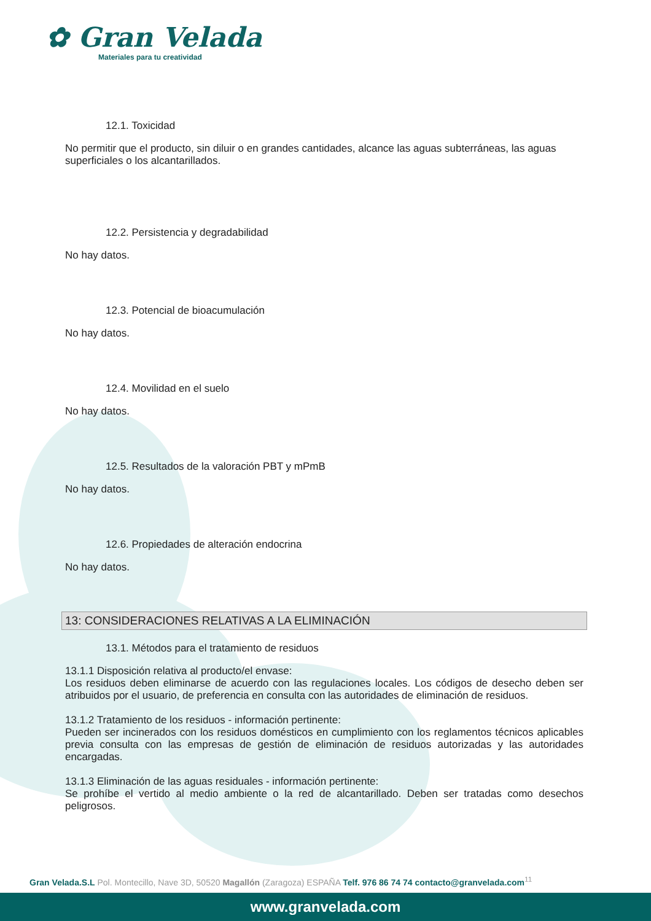✿ Gran Velada
Materiales para tu creatividad
12.1. Toxicidad
No permitir que el producto, sin diluir o en grandes cantidades, alcance las aguas subterráneas, las aguas superficiales o los alcantarillados.
12.2. Persistencia y degradabilidad
No hay datos.
12.3. Potencial de bioacumulación
No hay datos.
12.4. Movilidad en el suelo
No hay datos.
12.5. Resultados de la valoración PBT y mPmB
No hay datos.
12.6. Propiedades de alteración endocrina
No hay datos.
13: CONSIDERACIONES RELATIVAS A LA ELIMINACIÓN
13.1. Métodos para el tratamiento de residuos
13.1.1 Disposición relativa al producto/el envase:
Los residuos deben eliminarse de acuerdo con las regulaciones locales. Los códigos de desecho deben ser atribuidos por el usuario, de preferencia en consulta con las autoridades de eliminación de residuos.
13.1.2 Tratamiento de los residuos - información pertinente:
Pueden ser incinerados con los residuos domésticos en cumplimiento con los reglamentos técnicos aplicables previa consulta con las empresas de gestión de eliminación de residuos autorizadas y las autoridades encargadas.
13.1.3 Eliminación de las aguas residuales - información pertinente:
Se prohíbe el vertido al medio ambiente o la red de alcantarillado. Deben ser tratadas como desechos peligrosos.
Gran Velada.S.L Pol. Montecillo, Nave 3D, 50520 Magallón (Zaragoza) ESPAÑA Telf. 976 86 74 74 contacto@granvelada.com<sup>11</sup>
www.granvelada.com